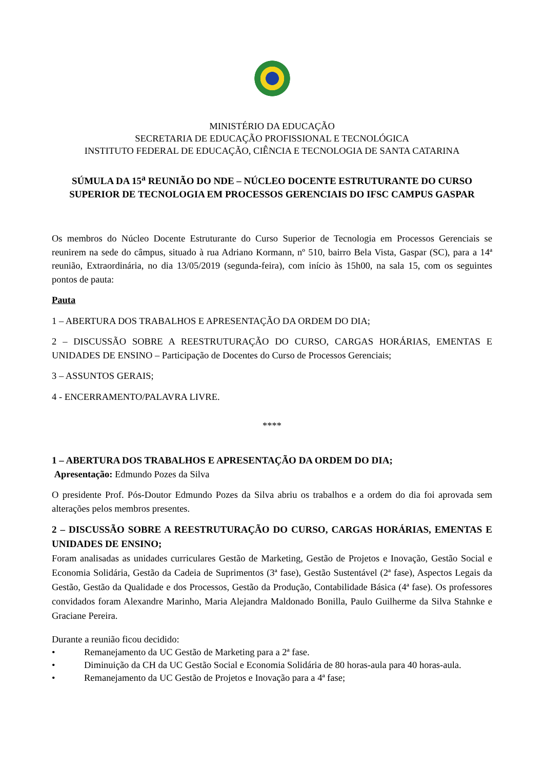MINISTÉRIO DA EDUCAÇÃO
SECRETARIA DE EDUCAÇÃO PROFISSIONAL E TECNOLÓGICA
INSTITUTO FEDERAL DE EDUCAÇÃO, CIÊNCIA E TECNOLOGIA DE SANTA CATARINA
SÚMULA DA 15<sup>a</sup> REUNIÃO DO NDE – NÚCLEO DOCENTE ESTRUTURANTE DO CURSO SUPERIOR DE TECNOLOGIA EM PROCESSOS GERENCIAIS DO IFSC CAMPUS GASPAR
Os membros do Núcleo Docente Estruturante do Curso Superior de Tecnologia em Processos Gerenciais se reunirem na sede do câmpus, situado à rua Adriano Kormann, nº 510, bairro Bela Vista, Gaspar (SC), para a 14ª reunião, Extraordinária, no dia 13/05/2019 (segunda-feira), com início às 15h00, na sala 15, com os seguintes pontos de pauta:
Pauta
1 – ABERTURA DOS TRABALHOS E APRESENTAÇÃO DA ORDEM DO DIA;
2 – DISCUSSÃO SOBRE A REESTRUTURAÇÃO DO CURSO, CARGAS HORÁRIAS, EMENTAS E UNIDADES DE ENSINO – Participação de Docentes do Curso de Processos Gerenciais;
3 – ASSUNTOS GERAIS;
4 - ENCERRAMENTO/PALAVRA LIVRE.
****
1 – ABERTURA DOS TRABALHOS E APRESENTAÇÃO DA ORDEM DO DIA;
Apresentação: Edmundo Pozes da Silva
O presidente Prof. Pós-Doutor Edmundo Pozes da Silva abriu os trabalhos e a ordem do dia foi aprovada sem alterações pelos membros presentes.
2 – DISCUSSÃO SOBRE A REESTRUTURAÇÃO DO CURSO, CARGAS HORÁRIAS, EMENTAS E UNIDADES DE ENSINO;
Foram analisadas as unidades curriculares Gestão de Marketing, Gestão de Projetos e Inovação, Gestão Social e Economia Solidária, Gestão da Cadeia de Suprimentos (3ª fase), Gestão Sustentável (2ª fase), Aspectos Legais da Gestão, Gestão da Qualidade e dos Processos, Gestão da Produção, Contabilidade Básica (4ª fase). Os professores convidados foram Alexandre Marinho, Maria Alejandra Maldonado Bonilla, Paulo Guilherme da Silva Stahnke e Graciane Pereira.
Durante a reunião ficou decidido:
• Remanejamento da UC Gestão de Marketing para a 2ª fase.
• Diminuição da CH da UC Gestão Social e Economia Solidária de 80 horas-aula para 40 horas-aula.
• Remanejamento da UC Gestão de Projetos e Inovação para a 4ª fase;